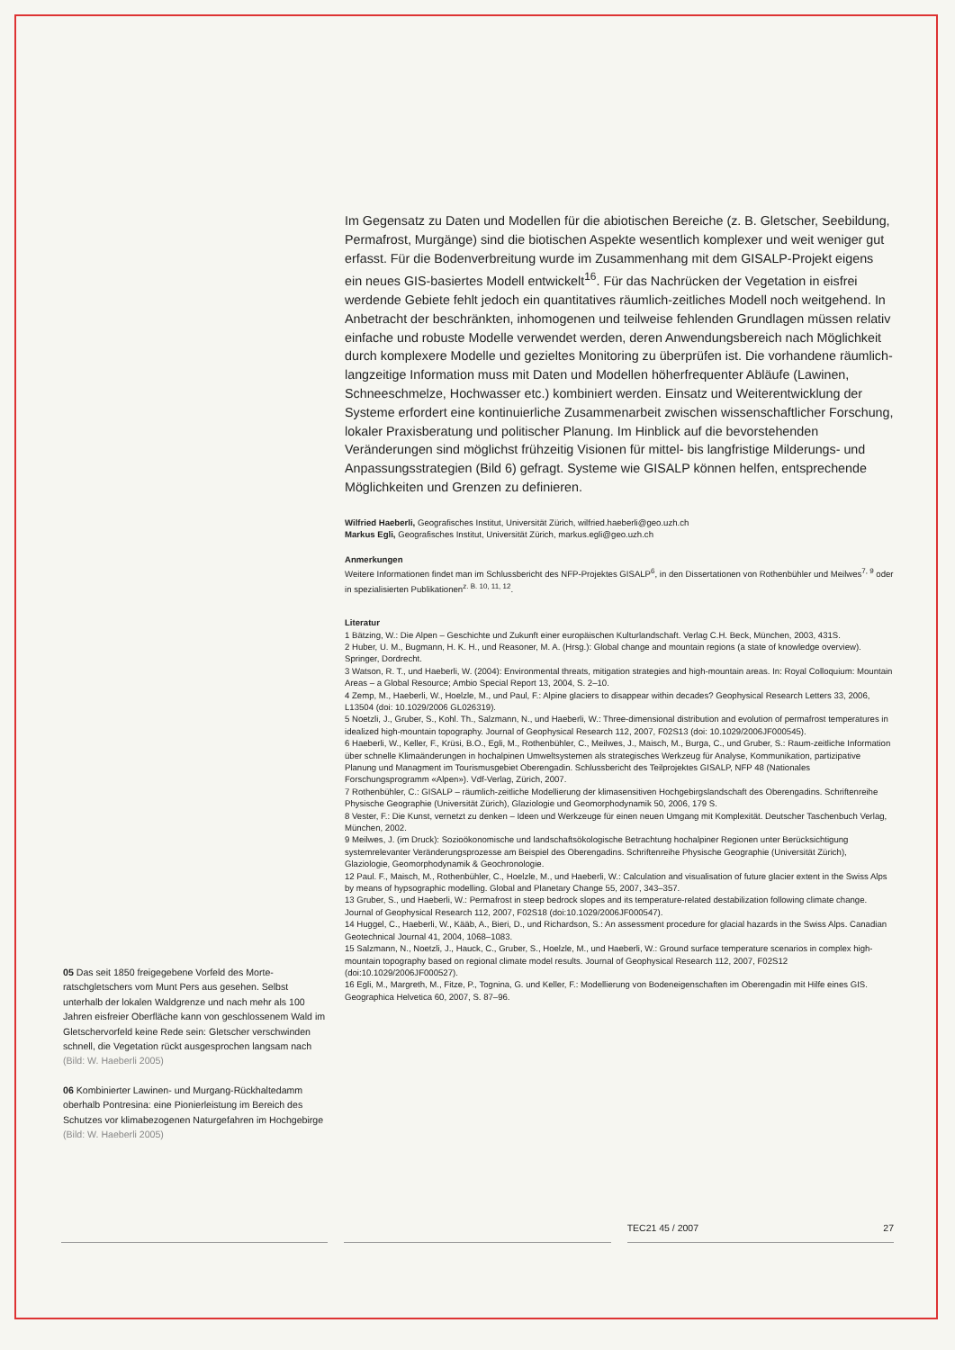Im Gegensatz zu Daten und Modellen für die abiotischen Bereiche (z. B. Gletscher, Seebil­dung, Permafrost, Murgänge) sind die biotischen Aspekte wesentlich komplexer und weit weniger gut erfasst. Für die Bodenverbreitung wurde im Zusammenhang mit dem GISALP-Projekt eigens ein neues GIS-basiertes Modell entwickelt<sup>16</sup>. Für das Nachrücken der Vegetation in eisfrei werdende Gebiete fehlt jedoch ein quantitatives räumlich-zeit­liches Modell noch weitgehend. In Anbetracht der beschränkten, inhomogenen und teil­weise fehlenden Grundlagen müssen relativ einfache und robuste Modelle verwendet wer­den, deren Anwendungsbereich nach Möglichkeit durch komplexere Modelle und gezieltes Monitoring zu überprüfen ist. Die vorhandene räumlich-langzeitige Information muss mit Daten und Modellen höherfrequenter Abläufe (Lawinen, Schneeschmelze, Hochwasser etc.) kombiniert werden. Einsatz und Weiterentwicklung der Systeme erfordert eine konti­nuierliche Zusammenarbeit zwischen wissenschaftlicher Forschung, lokaler Praxisbera­tung und politischer Planung. Im Hinblick auf die bevorstehenden Veränderungen sind möglichst frühzeitig Visionen für mittel- bis langfristige Milderungs- und Anpassungsstra­tegien (Bild 6) gefragt. Systeme wie GISALP können helfen, entsprechende Möglichkeiten und Grenzen zu definieren.
Wilfried Haeberli, Geografisches Institut, Universität Zürich, wilfried.haeberli@geo.uzh.ch
Markus Egli, Geografisches Institut, Universität Zürich, markus.egli@geo.uzh.ch
Anmerkungen
Weitere Informationen findet man im Schlussbericht des NFP-Projektes GISALP<sup>6</sup>, in den Dissertationen von Ro­thenbühler und Meilwes<sup>7, 9</sup> oder in spezialisierten Publikationen<sup>z. B. 10, 11, 12</sup>.
Literatur
1 Bätzing, W.: Die Alpen – Geschichte und Zukunft einer europäischen Kulturlandschaft. Verlag C.H. Beck, Mün­chen, 2003, 431S.
2 Huber, U. M., Bugmann, H. K. H., und Reasoner, M. A. (Hrsg.): Global change and mountain regions (a state of knowledge overview). Springer, Dordrecht.
3 Watson, R. T., und Haeberli, W. (2004): Environmental threats, mitigation strategies and high-mountain areas. In: Royal Colloquium: Mountain Areas – a Global Resource; Ambio Special Report 13, 2004, S. 2–10.
4 Zemp, M., Haeberli, W., Hoelzle, M., und Paul, F.: Alpine glaciers to disappear within decades? Geophysical Research Letters 33, 2006, L13504 (doi: 10.1029/2006 GL026319).
5 Noetzli, J., Gruber, S., Kohl. Th., Salzmann, N., und Haeberli, W.: Three-dimensional distribution and evolution of permafrost temperatures in idealized high-mountain topography. Journal of Geophysical Research 112, 2007, F02S13 (doi: 10.1029/2006JF000545).
6 Haeberli, W., Keller, F., Krüsi, B.O., Egli, M., Rothenbühler, C., Meilwes, J., Maisch, M., Burga, C., und Gruber, S.: Raum-zeitliche Information über schnelle Klimaänderungen in hochalpinen Umweltsystemen als strategisches Werkzeug für Analyse, Kommunikation, partizipative Planung und Managment im Tourismusgebiet Oberengadin. Schlussbericht des Teilprojektes GISALP, NFP 48 (Nationales Forschungsprogramm «Alpen»). Vdf-Verlag, Zürich, 2007.
7 Rothenbühler, C.: GISALP – räumlich-zeitliche Modellierung der klimasensitiven Hochgebirgslandschaft des Oberengadins. Schriftenreihe Physische Geographie (Universität Zürich), Glaziologie und Geomorphodynamik 50, 2006, 179 S.
8 Vester, F.: Die Kunst, vernetzt zu denken – Ideen und Werkzeuge für einen neuen Umgang mit Komplexität. Deut­scher Taschenbuch Verlag, München, 2002.
9 Meilwes, J. (im Druck): Sozioökonomische und landschaftsökologische Betrachtung hochalpiner Regionen unter Berücksichtigung systemrelevanter Veränderungsprozesse am Beispiel des Oberengadins. Schriftenreihe Phy­sische Geographie (Universität Zürich), Glaziologie, Geomorphodynamik & Geochronologie.
12 Paul. F., Maisch, M., Rothenbühler, C., Hoelzle, M., und Haeberli, W.: Calculation and visualisation of future gla­cier extent in the Swiss Alps by means of hypsographic modelling. Global and Planetary Change 55, 2007, 343–357.
13 Gruber, S., und Haeberli, W.: Permafrost in steep bedrock slopes and its temperature-related destabilization following climate change. Journal of Geophysical Research 112, 2007, F02S18 (doi:10.1029/2006JF000547).
14 Huggel, C., Haeberli, W., Kääb, A., Bieri, D., und Richardson, S.: An assessment procedure for glacial hazards in the Swiss Alps. Canadian Geotechnical Journal 41, 2004, 1068–1083.
15 Salzmann, N., Noetzli, J., Hauck, C., Gruber, S., Hoelzle, M., und Haeberli, W.: Ground surface temperature scenarios in complex high-mountain topography based on regional climate model results. Journal of Geophysical Research 112, 2007, F02S12 (doi:10.1029/2006JF000527).
16 Egli, M., Margreth, M., Fitze, P., Tognina, G. und Keller, F.: Modellierung von Bodeneigenschaften im Oberenga­din mit Hilfe eines GIS. Geographica Helvetica 60, 2007, S. 87–96.
05 Das seit 1850 freigegebene Vorfeld des Morte­ratschgletschers vom Munt Pers aus gesehen. Selbst unterhalb der lokalen Waldgrenze und nach mehr als 100 Jahren eisfreier Oberfläche kann von geschlossenem Wald im Gletschervorfeld keine Rede sein: Gletscher verschwinden schnell, die Vegetation rückt ausgesprochen langsam nach (Bild: W. Haeberli 2005)
06 Kombinierter Lawinen- und Murgang-Rückhaltedamm oberhalb Pontresina: eine Pionierleistung im Bereich des Schutzes vor klimabezogenen Naturgefahren im Hochgebirge (Bild: W. Haeberli 2005)
TEC21 45 / 2007 27